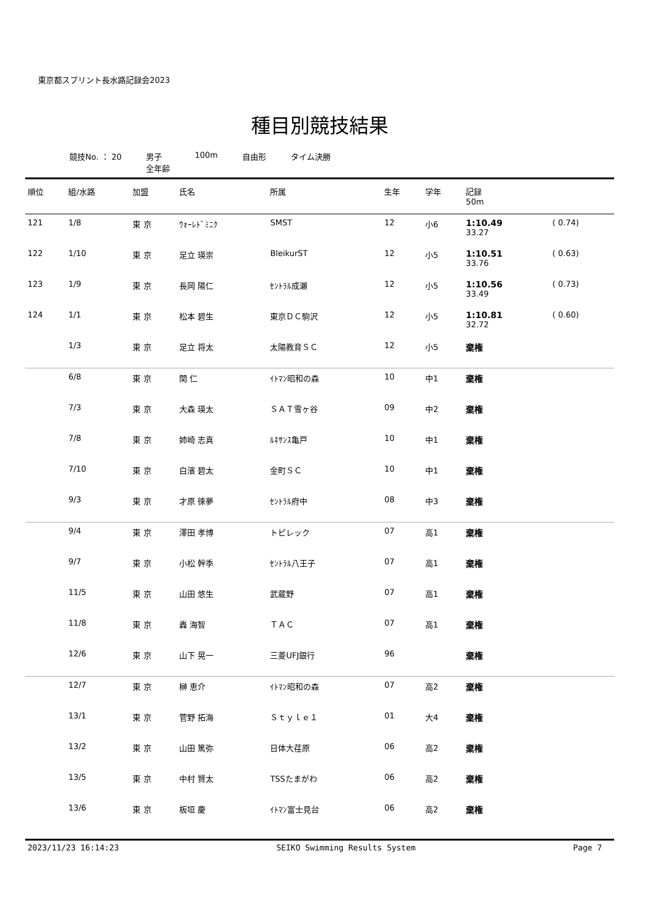東京都スプリント長水路記録会2023
種目別競技結果
競技No. ： 20 男子
全年齢
100m 自由形 タイム決勝
| 順位 | 組/水路 | 加盟 | 氏名 | 所属 | 生年 | 学年 | 記録 50m | |
| --- | --- | --- | --- | --- | --- | --- | --- | --- |
| 121 | 1/8 | 東 京 | ｳｫｰﾚﾄﾞﾐﾆｸ | SMST | 12 | 小6 | 1:10.49 33.27 | ( 0.74) |
| 122 | 1/10 | 東 京 | 足立 瑛崇 | BleikurST | 12 | 小5 | 1:10.51 33.76 | ( 0.63) |
| 123 | 1/9 | 東 京 | 長岡 陽仁 | ｾﾝﾄﾗﾙ成瀬 | 12 | 小5 | 1:10.56 33.49 | ( 0.73) |
| 124 | 1/1 | 東 京 | 松本 碧生 | 東京ＤＣ駒沢 | 12 | 小5 | 1:10.81 32.72 | ( 0.60) |
| | 1/3 | 東 京 | 足立 将太 | 太陽教育ＳＣ | 12 | 小5 | 棄権 | |
| | 6/8 | 東 京 | 関 仁 | ｲﾄﾏﾝ昭和の森 | 10 | 中1 | 棄権 | |
| | 7/3 | 東 京 | 大森 瑛太 | ＳＡＴ雪ヶ谷 | 09 | 中2 | 棄権 | |
| | 7/8 | 東 京 | 姉崎 志真 | ﾙﾈｻﾝｽ亀戸 | 10 | 中1 | 棄権 | |
| | 7/10 | 東 京 | 白濱 碧太 | 金町ＳＣ | 10 | 中1 | 棄権 | |
| | 9/3 | 東 京 | 才原 徠夢 | ｾﾝﾄﾗﾙ府中 | 08 | 中3 | 棄権 | |
| | 9/4 | 東 京 | 澤田 孝博 | トピレック | 07 | 高1 | 棄権 | |
| | 9/7 | 東 京 | 小松 幹季 | ｾﾝﾄﾗﾙ八王子 | 07 | 高1 | 棄権 | |
| | 11/5 | 東 京 | 山田 悠生 | 武蔵野 | 07 | 高1 | 棄権 | |
| | 11/8 | 東 京 | 轟 海智 | ＴＡＣ | 07 | 高1 | 棄権 | |
| | 12/6 | 東 京 | 山下 晃一 | 三菱UFJ銀行 | 96 | | 棄権 | |
| | 12/7 | 東 京 | 榊 恵介 | ｲﾄﾏﾝ昭和の森 | 07 | 高2 | 棄権 | |
| | 13/1 | 東 京 | 菅野 拓海 | Ｓｔｙｌｅ１ | 01 | 大4 | 棄権 | |
| | 13/2 | 東 京 | 山田 篤弥 | 日体大荏原 | 06 | 高2 | 棄権 | |
| | 13/5 | 東 京 | 中村 賢太 | TSSたまがわ | 06 | 高2 | 棄権 | |
| | 13/6 | 東 京 | 板垣 慶 | ｲﾄﾏﾝ富士見台 | 06 | 高2 | 棄権 | |
2023/11/23 16:14:23 SEIKO Swimming Results System Page 7